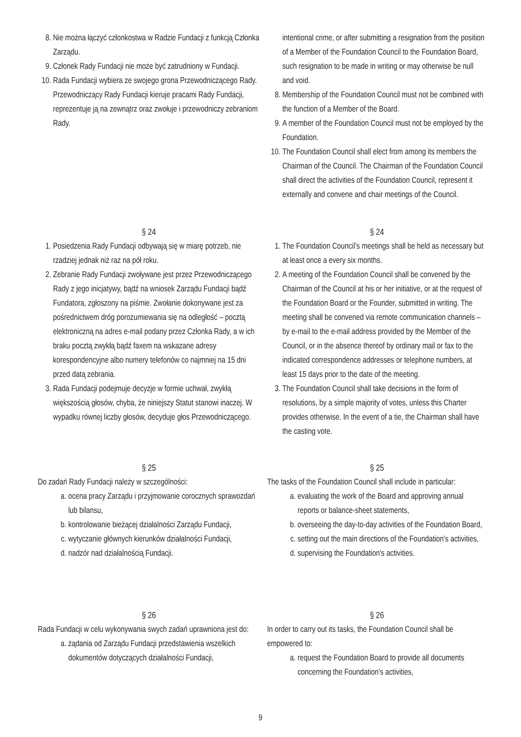8. Nie można łączyć członkostwa w Radzie Fundacji z funkcją Członka Zarządu.
9. Członek Rady Fundacji nie może być zatrudniony w Fundacji.
10. Rada Fundacji wybiera ze swojego grona Przewodniczącego Rady. Przewodniczący Rady Fundacji kieruje pracami Rady Fundacji, reprezentuje ją na zewnątrz oraz zwołuje i przewodniczy zebraniom Rady.
intentional crime, or after submitting a resignation from the position of a Member of the Foundation Council to the Foundation Board, such resignation to be made in writing or may otherwise be null and void.
8. Membership of the Foundation Council must not be combined with the function of a Member of the Board.
9. A member of the Foundation Council must not be employed by the Foundation.
10. The Foundation Council shall elect from among its members the Chairman of the Council. The Chairman of the Foundation Council shall direct the activities of the Foundation Council, represent it externally and convene and chair meetings of the Council.
§ 24
1. Posiedzenia Rady Fundacji odbywają się w miarę potrzeb, nie rzadziej jednak niż raz na pół roku.
2. Zebranie Rady Fundacji zwoływane jest przez Przewodniczącego Rady z jego inicjatywy, bądź na wniosek Zarządu Fundacji bądź Fundatora, zgłoszony na piśmie. Zwołanie dokonywane jest za pośrednictwem dróg porozumiewania się na odległość – pocztą elektroniczną na adres e-mail podany przez Członka Rady, a w ich braku pocztą zwykłą bądź faxem na wskazane adresy korespondencyjne albo numery telefonów co najmniej na 15 dni przed datą zebrania.
3. Rada Fundacji podejmuje decyzje w formie uchwał, zwykłą większością głosów, chyba, że niniejszy Statut stanowi inaczej. W wypadku równej liczby głosów, decyduje głos Przewodniczącego.
§ 24
1. The Foundation Council’s meetings shall be held as necessary but at least once a every six months.
2. A meeting of the Foundation Council shall be convened by the Chairman of the Council at his or her initiative, or at the request of the Foundation Board or the Founder, submitted in writing. The meeting shall be convened via remote communication channels – by e-mail to the e-mail address provided by the Member of the Council, or in the absence thereof by ordinary mail or fax to the indicated correspondence addresses or telephone numbers, at least 15 days prior to the date of the meeting.
3. The Foundation Council shall take decisions in the form of resolutions, by a simple majority of votes, unless this Charter provides otherwise. In the event of a tie, the Chairman shall have the casting vote.
§ 25
Do zadań Rady Fundacji należy w szczególności:
a. ocena pracy Zarządu i przyjmowanie corocznych sprawozdań lub bilansu,
b. kontrolowanie bieżącej działalności Zarządu Fundacji,
c. wytyczanie głównych kierunków działalności Fundacji,
d. nadzór nad działalnością Fundacji.
§ 25
The tasks of the Foundation Council shall include in particular:
a. evaluating the work of the Board and approving annual reports or balance-sheet statements,
b. overseeing the day-to-day activities of the Foundation Board,
c. setting out the main directions of the Foundation's activities,
d. supervising the Foundation's activities.
§ 26
Rada Fundacji w celu wykonywania swych zadań uprawniona jest do:
a. żądania od Zarządu Fundacji przedstawienia wszelkich dokumentów dotyczących działalności Fundacji,
§ 26
In order to carry out its tasks, the Foundation Council shall be empowered to:
a. request the Foundation Board to provide all documents concerning the Foundation's activities,
9